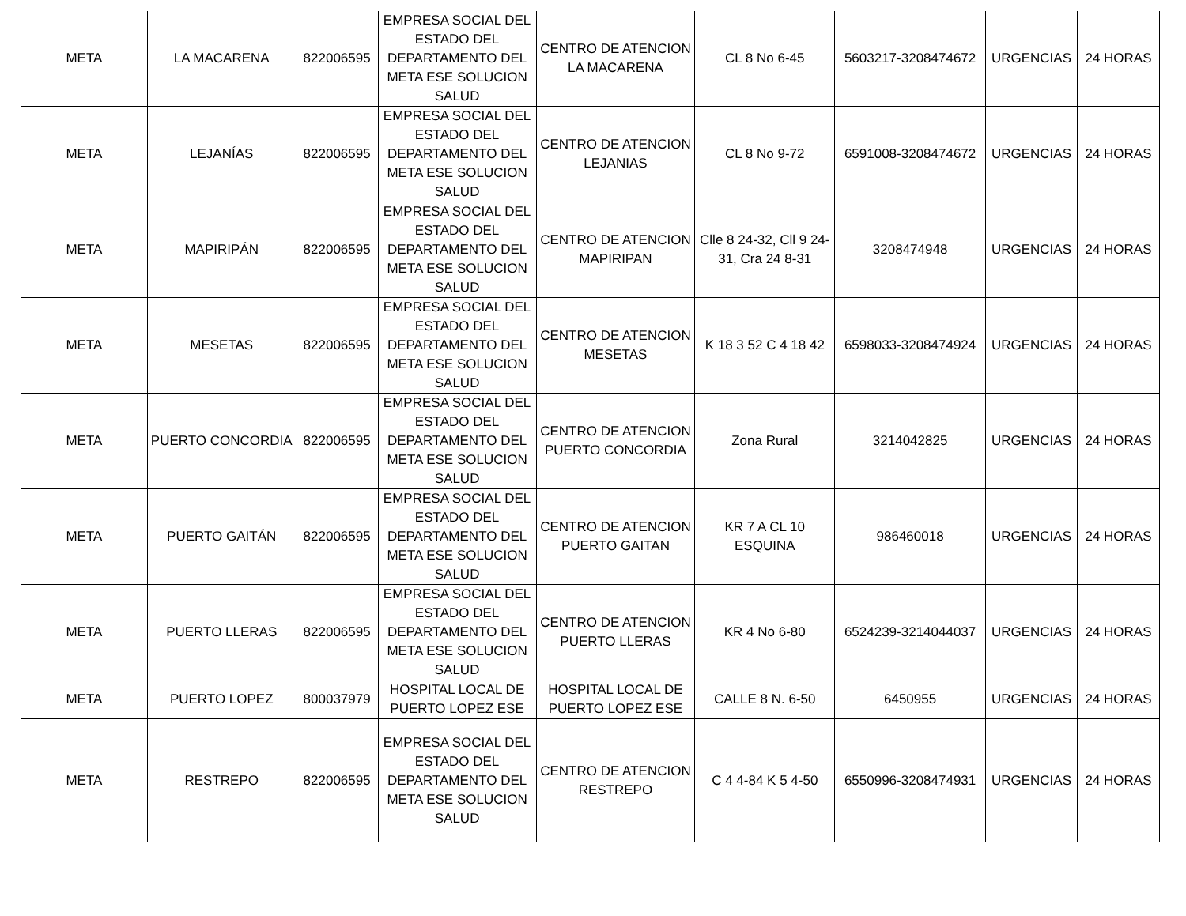| META | LA MACARENA | 822006595 | EMPRESA SOCIAL DEL ESTADO DEL DEPARTAMENTO DEL META ESE SOLUCION SALUD | CENTRO DE ATENCION LA MACARENA | CL 8 No 6-45 | 5603217-3208474672 | URGENCIAS | 24 HORAS |
| META | LEJANÍAS | 822006595 | EMPRESA SOCIAL DEL ESTADO DEL DEPARTAMENTO DEL META ESE SOLUCION SALUD | CENTRO DE ATENCION LEJANIAS | CL 8 No 9-72 | 6591008-3208474672 | URGENCIAS | 24 HORAS |
| META | MAPIRIPÁN | 822006595 | EMPRESA SOCIAL DEL ESTADO DEL DEPARTAMENTO DEL META ESE SOLUCION SALUD | CENTRO DE ATENCION MAPIRIPAN | Clle 8 24-32, Cll 9 24-31, Cra 24 8-31 | 3208474948 | URGENCIAS | 24 HORAS |
| META | MESETAS | 822006595 | EMPRESA SOCIAL DEL ESTADO DEL DEPARTAMENTO DEL META ESE SOLUCION SALUD | CENTRO DE ATENCION MESETAS | K 18 3 52 C 4 18 42 | 6598033-3208474924 | URGENCIAS | 24 HORAS |
| META | PUERTO CONCORDIA | 822006595 | EMPRESA SOCIAL DEL ESTADO DEL DEPARTAMENTO DEL META ESE SOLUCION SALUD | CENTRO DE ATENCION PUERTO CONCORDIA | Zona Rural | 3214042825 | URGENCIAS | 24 HORAS |
| META | PUERTO GAITÁN | 822006595 | EMPRESA SOCIAL DEL ESTADO DEL DEPARTAMENTO DEL META ESE SOLUCION SALUD | CENTRO DE ATENCION PUERTO GAITAN | KR 7 A CL 10 ESQUINA | 986460018 | URGENCIAS | 24 HORAS |
| META | PUERTO LLERAS | 822006595 | EMPRESA SOCIAL DEL ESTADO DEL DEPARTAMENTO DEL META ESE SOLUCION SALUD | CENTRO DE ATENCION PUERTO LLERAS | KR 4 No 6-80 | 6524239-3214044037 | URGENCIAS | 24 HORAS |
| META | PUERTO LOPEZ | 800037979 | HOSPITAL LOCAL DE PUERTO LOPEZ ESE | HOSPITAL LOCAL DE PUERTO LOPEZ ESE | CALLE 8 N. 6-50 | 6450955 | URGENCIAS | 24 HORAS |
| META | RESTREPO | 822006595 | EMPRESA SOCIAL DEL ESTADO DEL DEPARTAMENTO DEL META ESE SOLUCION SALUD | CENTRO DE ATENCION RESTREPO | C 4 4-84 K 5 4-50 | 6550996-3208474931 | URGENCIAS | 24 HORAS |